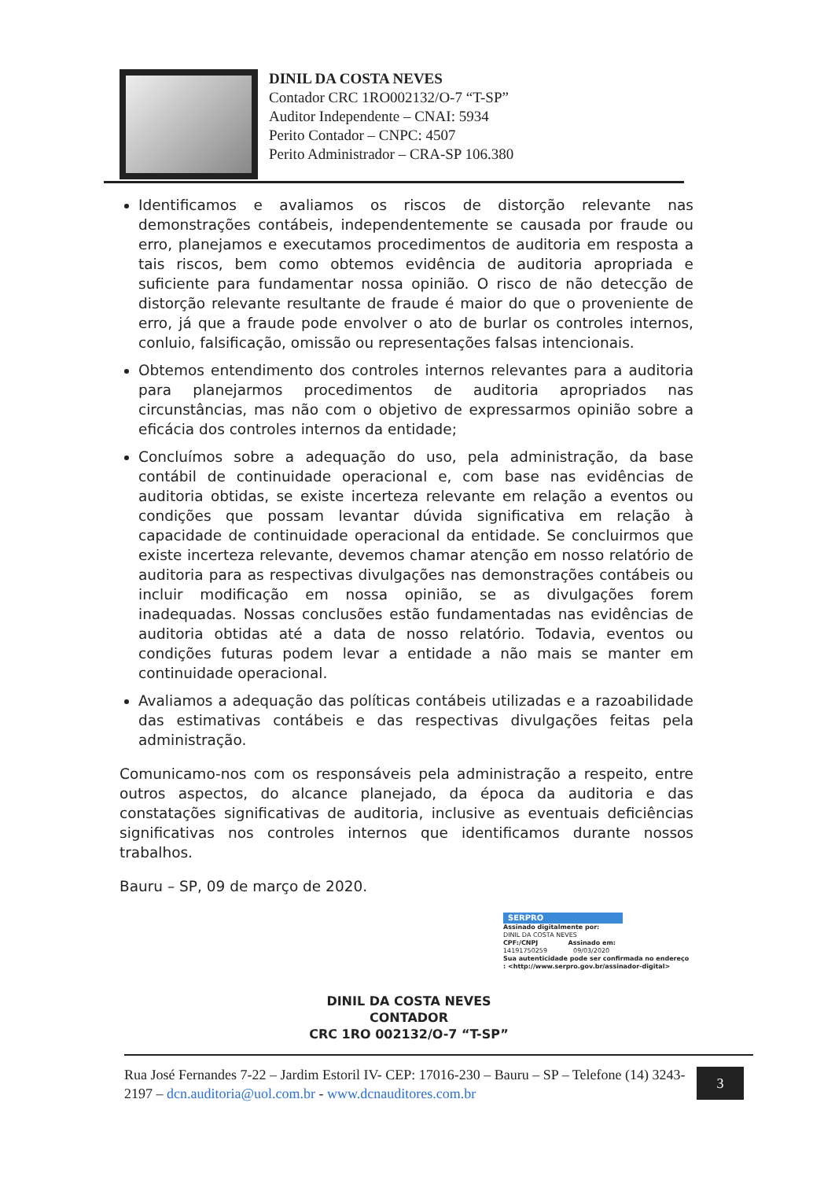DINIL DA COSTA NEVES
Contador CRC 1RO002132/O-7 “T-SP”
Auditor Independente – CNAI: 5934
Perito Contador – CNPC: 4507
Perito Administrador – CRA-SP 106.380
Identificamos e avaliamos os riscos de distorção relevante nas demonstrações contábeis, independentemente se causada por fraude ou erro, planejamos e executamos procedimentos de auditoria em resposta a tais riscos, bem como obtemos evidência de auditoria apropriada e suficiente para fundamentar nossa opinião. O risco de não detecção de distorção relevante resultante de fraude é maior do que o proveniente de erro, já que a fraude pode envolver o ato de burlar os controles internos, conluio, falsificação, omissão ou representações falsas intencionais.
Obtemos entendimento dos controles internos relevantes para a auditoria para planejarmos procedimentos de auditoria apropriados nas circunstâncias, mas não com o objetivo de expressarmos opinião sobre a eficácia dos controles internos da entidade;
Concluímos sobre a adequação do uso, pela administração, da base contábil de continuidade operacional e, com base nas evidências de auditoria obtidas, se existe incerteza relevante em relação a eventos ou condições que possam levantar dúvida significativa em relação à capacidade de continuidade operacional da entidade. Se concluirmos que existe incerteza relevante, devemos chamar atenção em nosso relatório de auditoria para as respectivas divulgações nas demonstrações contábeis ou incluir modificação em nossa opinião, se as divulgações forem inadequadas. Nossas conclusões estão fundamentadas nas evidências de auditoria obtidas até a data de nosso relatório. Todavia, eventos ou condições futuras podem levar a entidade a não mais se manter em continuidade operacional.
Avaliamos a adequação das políticas contábeis utilizadas e a razoabilidade das estimativas contábeis e das respectivas divulgações feitas pela administração.
Comunicamo-nos com os responsáveis pela administração a respeito, entre outros aspectos, do alcance planejado, da época da auditoria e das constatações significativas de auditoria, inclusive as eventuais deficiências significativas nos controles internos que identificamos durante nossos trabalhos.
Bauru – SP, 09 de março de 2020.
SERPRO
Assinado digitalmente por:
DINIL DA COSTA NEVES
CPF:/CNPJ Assinado em:
14191750259 09/03/2020
Sua autenticidade pode ser confirmada no endereço : <http://www.serpro.gov.br/assinador-digital>
DINIL DA COSTA NEVES
CONTADOR
CRC 1RO 002132/O-7 “T-SP”
Rua José Fernandes 7-22 – Jardim Estoril IV- CEP: 17016-230 – Bauru – SP – Telefone (14) 3243-2197 – dcn.auditoria@uol.com.br - www.dcnauditores.com.br
3